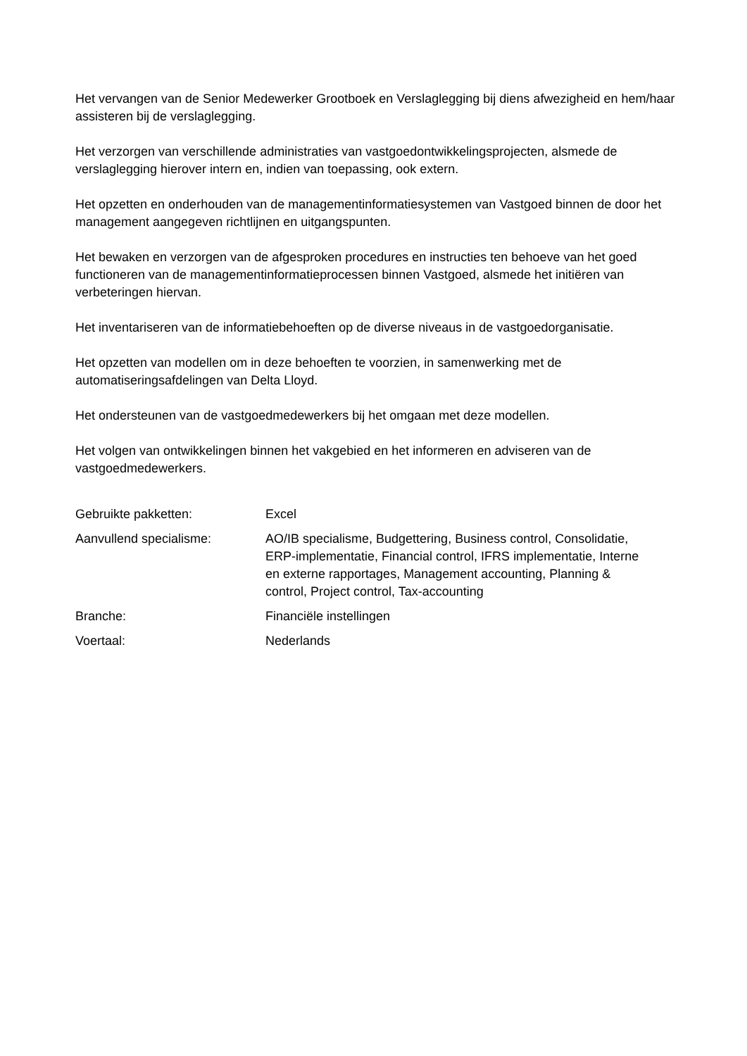Het vervangen van de Senior Medewerker Grootboek en Verslaglegging bij diens afwezigheid en hem/haar assisteren bij de verslaglegging.
Het verzorgen van verschillende administraties van vastgoedontwikkelingsprojecten, alsmede de verslaglegging hierover intern en, indien van toepassing, ook extern.
Het opzetten en onderhouden van de managementinformatiesystemen van Vastgoed binnen de door het management aangegeven richtlijnen en uitgangspunten.
Het bewaken en verzorgen van de afgesproken procedures en instructies ten behoeve van het goed functioneren van de managementinformatieprocessen binnen Vastgoed, alsmede het initiëren van verbeteringen hiervan.
Het inventariseren van de informatiebehoeften op de diverse niveaus in de vastgoedorganisatie.
Het opzetten van modellen om in deze behoeften te voorzien, in samenwerking met de automatiseringsafdelingen van Delta Lloyd.
Het ondersteunen van de vastgoedmedewerkers bij het omgaan met deze modellen.
Het volgen van ontwikkelingen binnen het vakgebied en het informeren en adviseren van de vastgoedmedewerkers.
| Gebruikte pakketten: | Excel |
| Aanvullend specialisme: | AO/IB specialisme, Budgettering, Business control, Consolidatie, ERP-implementatie, Financial control, IFRS implementatie, Interne en externe rapportages, Management accounting, Planning & control, Project control, Tax-accounting |
| Branche: | Financiële instellingen |
| Voertaal: | Nederlands |